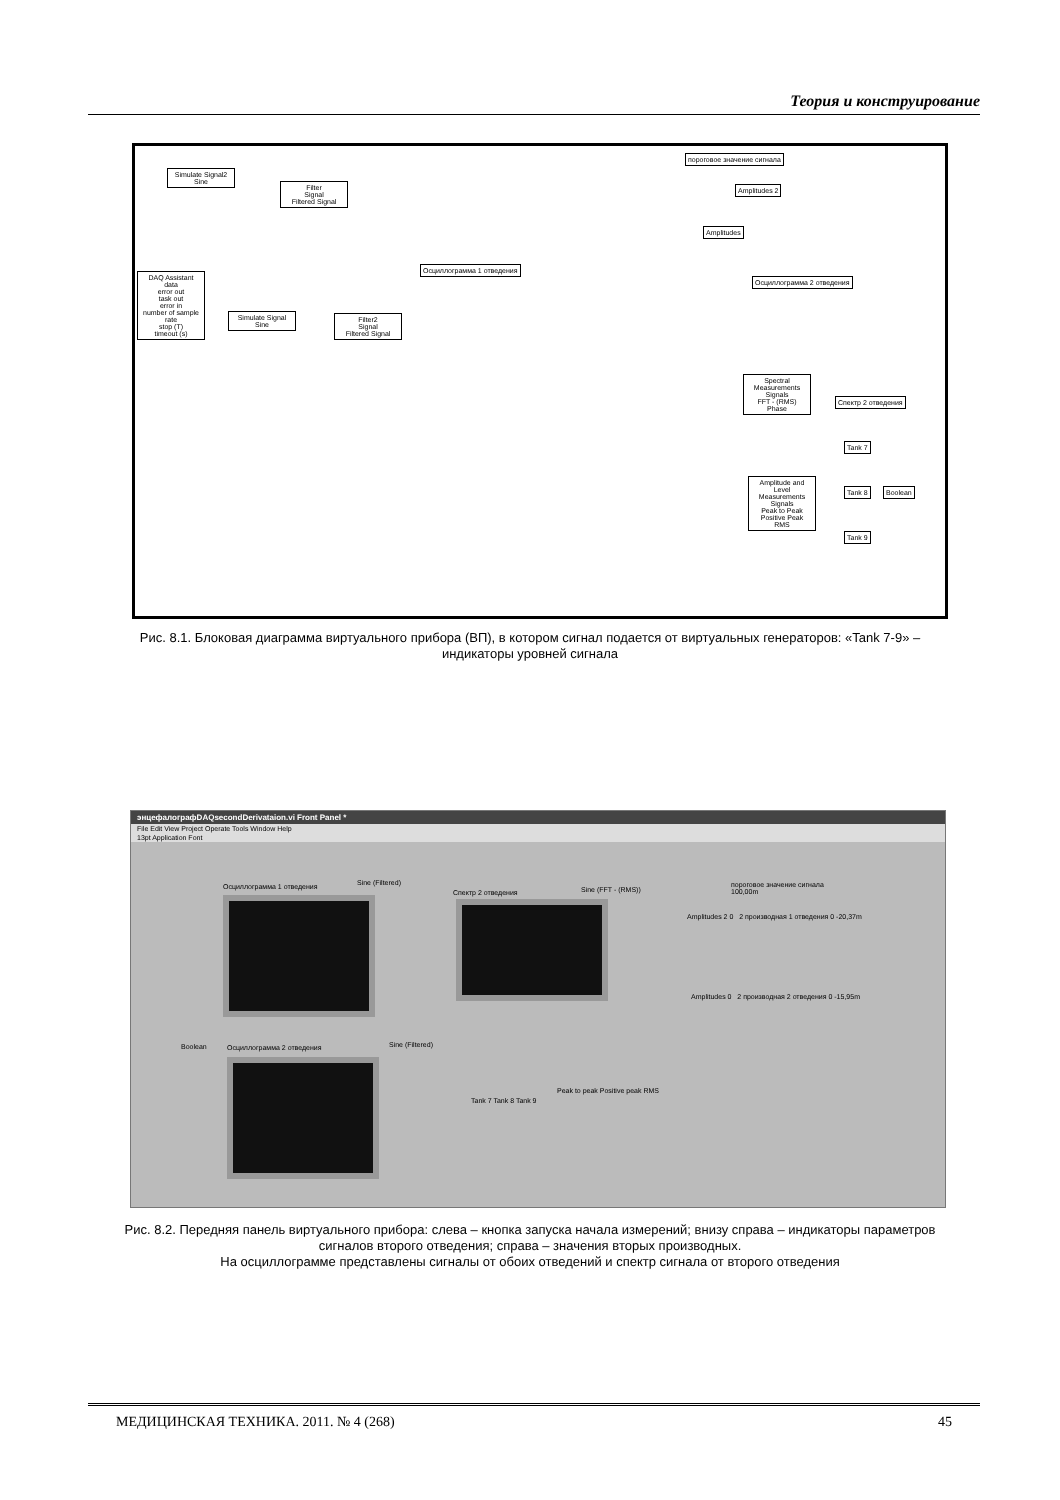Теория и конструирование
Simulate Signal2
Sine
Filter
Signal
Filtered Signal
DAQ Assistant
data
error out
task out
error in
number of sample
rate
stop (T)
timeout (s)
Simulate Signal
Sine
Filter2
Signal
Filtered Signal
Осциллограмма 1 отведения
пороговое значение сигнала
Amplitudes 2
Amplitudes
Осциллограмма 2 отведения
Spectral Measurements
Signals
FFT - (RMS)
Phase
Спектр 2 отведения
Amplitude and Level Measurements
Signals
Peak to Peak
Positive Peak
RMS
Tank 7
Tank 8
Tank 9
Boolean
Рис. 8.1. Блоковая диаграмма виртуального прибора (ВП), в котором сигнал подается от виртуальных генераторов: «Tank 7-9» – индикаторы уровней сигнала
энцефалографDAQsecondDerivataion.vi Front Panel *
File Edit View Project Operate Tools Window Help
13pt Application Font
Осциллограмма 1 отведения Sine (Filtered)
Boolean Осциллограмма 2 отведения Sine (Filtered)
Спектр 2 отведения Sine (FFT - (RMS))
Peak to peak Positive peak RMS
Tank 7 Tank 8 Tank 9
пороговое значение сигнала
100,00m
Amplitudes 2 0 2 производная 1 отведения 0 -20,37m
Amplitudes 0 2 производная 2 отведения 0 -15,95m
Рис. 8.2. Передняя панель виртуального прибора: слева – кнопка запуска начала измерений; внизу справа – индикаторы параметров сигналов второго отведения; справа – значения вторых производных.
На осциллограмме представлены сигналы от обоих отведений и спектр сигнала от второго отведения
МЕДИЦИНСКАЯ ТЕХНИКА. 2011. № 4 (268) 45